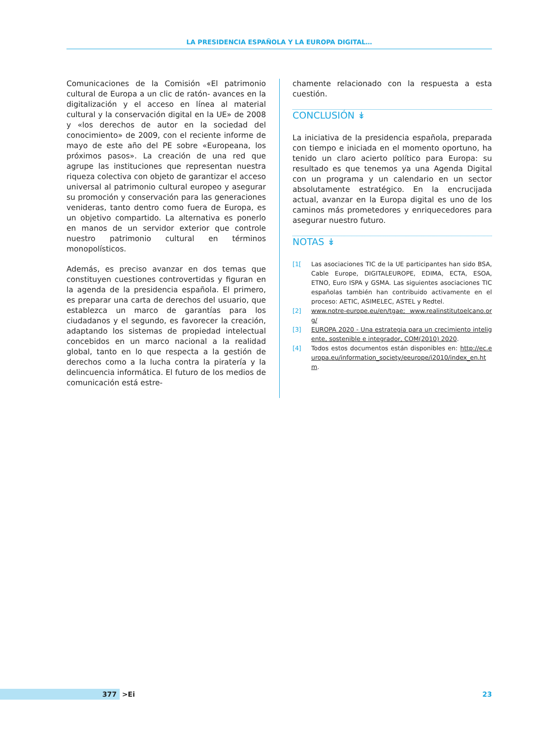LA PRESIDENCIA ESPAÑOLA Y LA EUROPA DIGITAL…
Comunicaciones de la Comisión «El patrimonio cultural de Europa a un clic de ratón- avances en la digitalización y el acceso en línea al material cultural y la conservación digital en la UE» de 2008 y «los derechos de autor en la sociedad del conocimiento» de 2009, con el reciente informe de mayo de este año del PE sobre «Europeana, los próximos pasos». La creación de una red que agrupe las instituciones que representan nuestra riqueza colectiva con objeto de garantizar el acceso universal al patrimonio cultural europeo y asegurar su promoción y conservación para las generaciones venideras, tanto dentro como fuera de Europa, es un objetivo compartido. La alternativa es ponerlo en manos de un servidor exterior que controle nuestro patrimonio cultural en términos monopolísticos.
Además, es preciso avanzar en dos temas que constituyen cuestiones controvertidas y figuran en la agenda de la presidencia española. El primero, es preparar una carta de derechos del usuario, que establezca un marco de garantías para los ciudadanos y el segundo, es favorecer la creación, adaptando los sistemas de propiedad intelectual concebidos en un marco nacional a la realidad global, tanto en lo que respecta a la gestión de derechos como a la lucha contra la piratería y la delincuencia informática. El futuro de los medios de comunicación está estre-
chamente relacionado con la respuesta a esta cuestión.
CONCLUSIÓN ↡
La iniciativa de la presidencia española, preparada con tiempo e iniciada en el momento oportuno, ha tenido un claro acierto político para Europa: su resultado es que tenemos ya una Agenda Digital con un programa y un calendario en un sector absolutamente estratégico. En la encrucijada actual, avanzar en la Europa digital es uno de los caminos más prometedores y enriquecedores para asegurar nuestro futuro.
NOTAS ↡
[1[ Las asociaciones TIC de la UE participantes han sido BSA, Cable Europe, DIGITALEUROPE, EDIMA, ECTA, ESOA, ETNO, Euro ISPA y GSMA. Las siguientes asociaciones TIC españolas también han contribuido activamente en el proceso: AETIC, ASIMELEC, ASTEL y Redtel.
[2] www.notre-europe.eu/en/tgae; www.realinstitutoelcano.org/
[3] EUROPA 2020 - Una estrategia para un crecimiento inteligente, sostenible e integrador, COM(2010) 2020.
[4] Todos estos documentos están disponibles en: http://ec.europa.eu/information_society/eeurope/i2010/index_en.htm.
377
>Ei 23